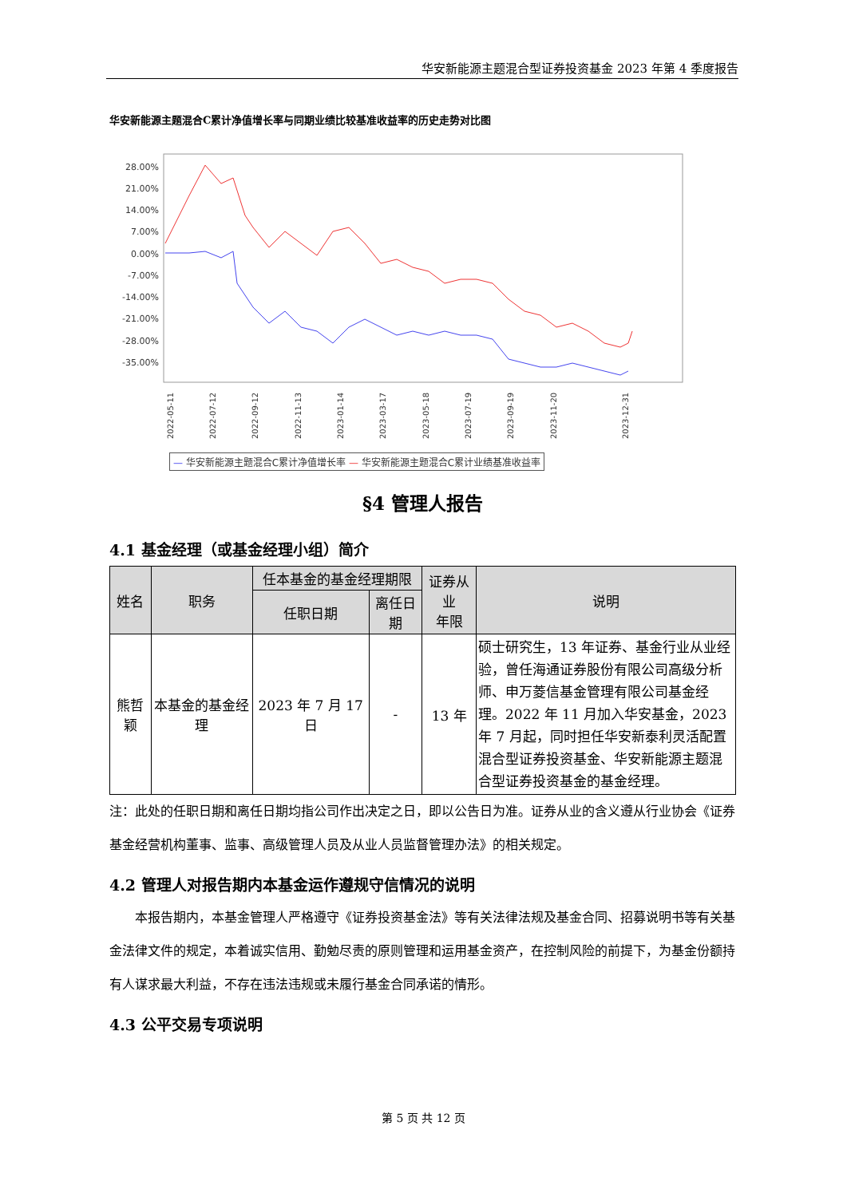华安新能源主题混合型证券投资基金 2023 年第 4 季度报告
华安新能源主题混合C累计净值增长率与同期业绩比较基准收益率的历史走势对比图
28.00%
21.00%
14.00%
7.00%
0.00%
-7.00%
-14.00%
-21.00%
-28.00%
-35.00%
2022-05-11
2022-07-12
2022-09-12
2022-11-13
2023-01-14
2023-03-17
2023-05-18
2023-07-19
2023-09-19
2023-11-20
2023-12-31
— 华安新能源主题混合C累计净值增长率 — 华安新能源主题混合C累计业绩基准收益率
§4 管理人报告
4.1 基金经理（或基金经理小组）简介
| 姓名 | 职务 | 任本基金的基金经理期限 | | 证券从业 年限 | 说明 |
| --- | --- | --- | --- | --- | --- |
| | | 任职日期 | 离任日期 | | |
| 熊哲颖 | 本基金的基金经理 | 2023 年 7 月 17 日 | - | 13 年 | 硕士研究生，13 年证券、基金行业从业经验，曾任海通证券股份有限公司高级分析师、申万菱信基金管理有限公司基金经理。2022 年 11 月加入华安基金，2023 年 7 月起，同时担任华安新泰利灵活配置混合型证券投资基金、华安新能源主题混合型证券投资基金的基金经理。 |
注：此处的任职日期和离任日期均指公司作出决定之日，即以公告日为准。证券从业的含义遵从行业协会《证券基金经营机构董事、监事、高级管理人员及从业人员监督管理办法》的相关规定。
4.2 管理人对报告期内本基金运作遵规守信情况的说明
本报告期内，本基金管理人严格遵守《证券投资基金法》等有关法律法规及基金合同、招募说明书等有关基金法律文件的规定，本着诚实信用、勤勉尽责的原则管理和运用基金资产，在控制风险的前提下，为基金份额持有人谋求最大利益，不存在违法违规或未履行基金合同承诺的情形。
4.3 公平交易专项说明
第 5 页 共 12 页